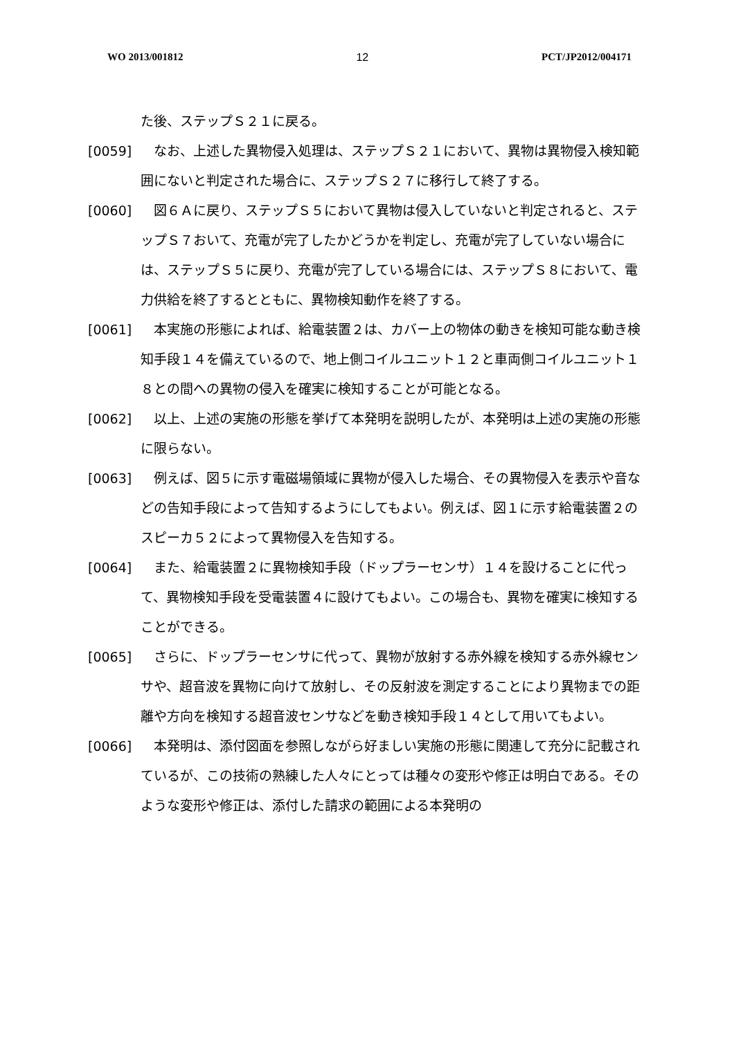WO 2013/001812 12 PCT/JP2012/004171
た後、ステップＳ２１に戻る。
[0059]　なお、上述した異物侵入処理は、ステップＳ２１において、異物は異物侵入検知範囲にないと判定された場合に、ステップＳ２７に移行して終了する。
[0060]　図６Ａに戻り、ステップＳ５において異物は侵入していないと判定されると、ステップＳ７おいて、充電が完了したかどうかを判定し、充電が完了していない場合には、ステップＳ５に戻り、充電が完了している場合には、ステップＳ８において、電力供給を終了するとともに、異物検知動作を終了する。
[0061]　本実施の形態によれば、給電装置２は、カバー上の物体の動きを検知可能な動き検知手段１４を備えているので、地上側コイルユニット１２と車両側コイルユニット１８との間への異物の侵入を確実に検知することが可能となる。
[0062]　以上、上述の実施の形態を挙げて本発明を説明したが、本発明は上述の実施の形態に限らない。
[0063]　例えば、図５に示す電磁場領域に異物が侵入した場合、その異物侵入を表示や音などの告知手段によって告知するようにしてもよい。例えば、図１に示す給電装置２のスピーカ５２によって異物侵入を告知する。
[0064]　また、給電装置２に異物検知手段（ドップラーセンサ）１４を設けることに代って、異物検知手段を受電装置４に設けてもよい。この場合も、異物を確実に検知することができる。
[0065]　さらに、ドップラーセンサに代って、異物が放射する赤外線を検知する赤外線センサや、超音波を異物に向けて放射し、その反射波を測定することにより異物までの距離や方向を検知する超音波センサなどを動き検知手段１４として用いてもよい。
[0066]　本発明は、添付図面を参照しながら好ましい実施の形態に関連して充分に記載されているが、この技術の熟練した人々にとっては種々の変形や修正は明白である。そのような変形や修正は、添付した請求の範囲による本発明の